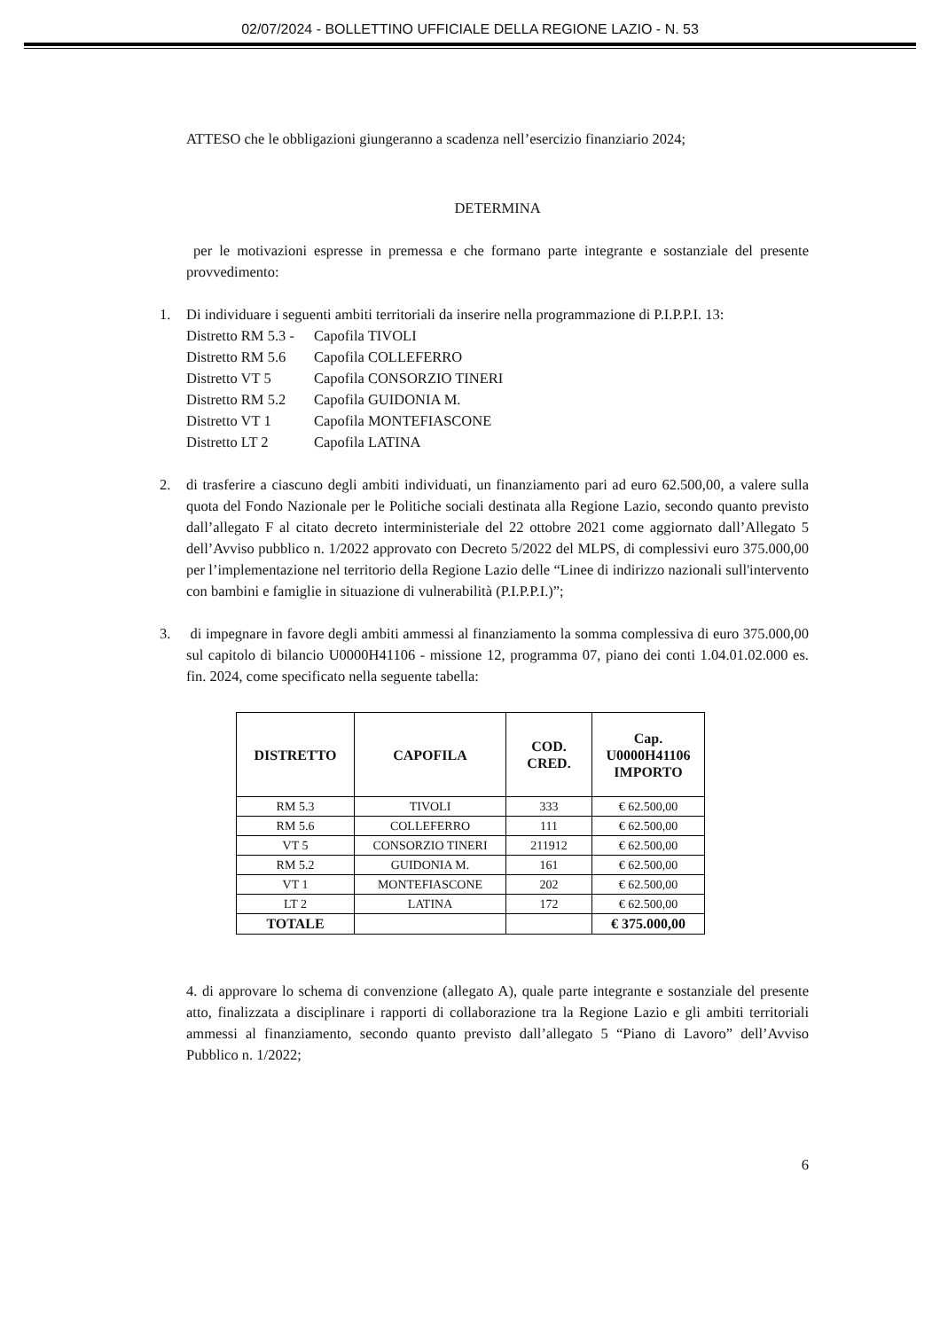02/07/2024 - BOLLETTINO UFFICIALE DELLA REGIONE LAZIO - N. 53
ATTESO che le obbligazioni giungeranno a scadenza nell’esercizio finanziario 2024;
DETERMINA
per le motivazioni espresse in premessa e che formano parte integrante e sostanziale del presente provvedimento:
1. Di individuare i seguenti ambiti territoriali da inserire nella programmazione di P.I.P.P.I. 13:
| Distretto RM 5.3 - | Capofila TIVOLI |
| Distretto RM 5.6 | Capofila COLLEFERRO |
| Distretto VT 5 | Capofila CONSORZIO TINERI |
| Distretto RM 5.2 | Capofila GUIDONIA M. |
| Distretto VT 1 | Capofila MONTEFIASCONE |
| Distretto LT 2 | Capofila LATINA |
2. di trasferire a ciascuno degli ambiti individuati, un finanziamento pari ad euro 62.500,00, a valere sulla quota del Fondo Nazionale per le Politiche sociali destinata alla Regione Lazio, secondo quanto previsto dall’allegato F al citato decreto interministeriale del 22 ottobre 2021 come aggiornato dall’Allegato 5 dell’Avviso pubblico n. 1/2022 approvato con Decreto 5/2022 del MLPS, di complessivi euro 375.000,00 per l’implementazione nel territorio della Regione Lazio delle “Linee di indirizzo nazionali sull'intervento con bambini e famiglie in situazione di vulnerabilità (P.I.P.P.I.)”;
3. di impegnare in favore degli ambiti ammessi al finanziamento la somma complessiva di euro 375.000,00 sul capitolo di bilancio U0000H41106 - missione 12, programma 07, piano dei conti 1.04.01.02.000 es. fin. 2024, come specificato nella seguente tabella:
| DISTRETTO | CAPOFILA | COD. CRED. | Cap. U0000H41106 IMPORTO |
| --- | --- | --- | --- |
| RM 5.3 | TIVOLI | 333 | € 62.500,00 |
| RM 5.6 | COLLEFERRO | 111 | € 62.500,00 |
| VT 5 | CONSORZIO TINERI | 211912 | € 62.500,00 |
| RM 5.2 | GUIDONIA M. | 161 | € 62.500,00 |
| VT 1 | MONTEFIASCONE | 202 | € 62.500,00 |
| LT 2 | LATINA | 172 | € 62.500,00 |
| TOTALE | | | € 375.000,00 |
4. di approvare lo schema di convenzione (allegato A), quale parte integrante e sostanziale del presente atto, finalizzata a disciplinare i rapporti di collaborazione tra la Regione Lazio e gli ambiti territoriali ammessi al finanziamento, secondo quanto previsto dall’allegato 5 “Piano di Lavoro” dell’Avviso Pubblico n. 1/2022;
6